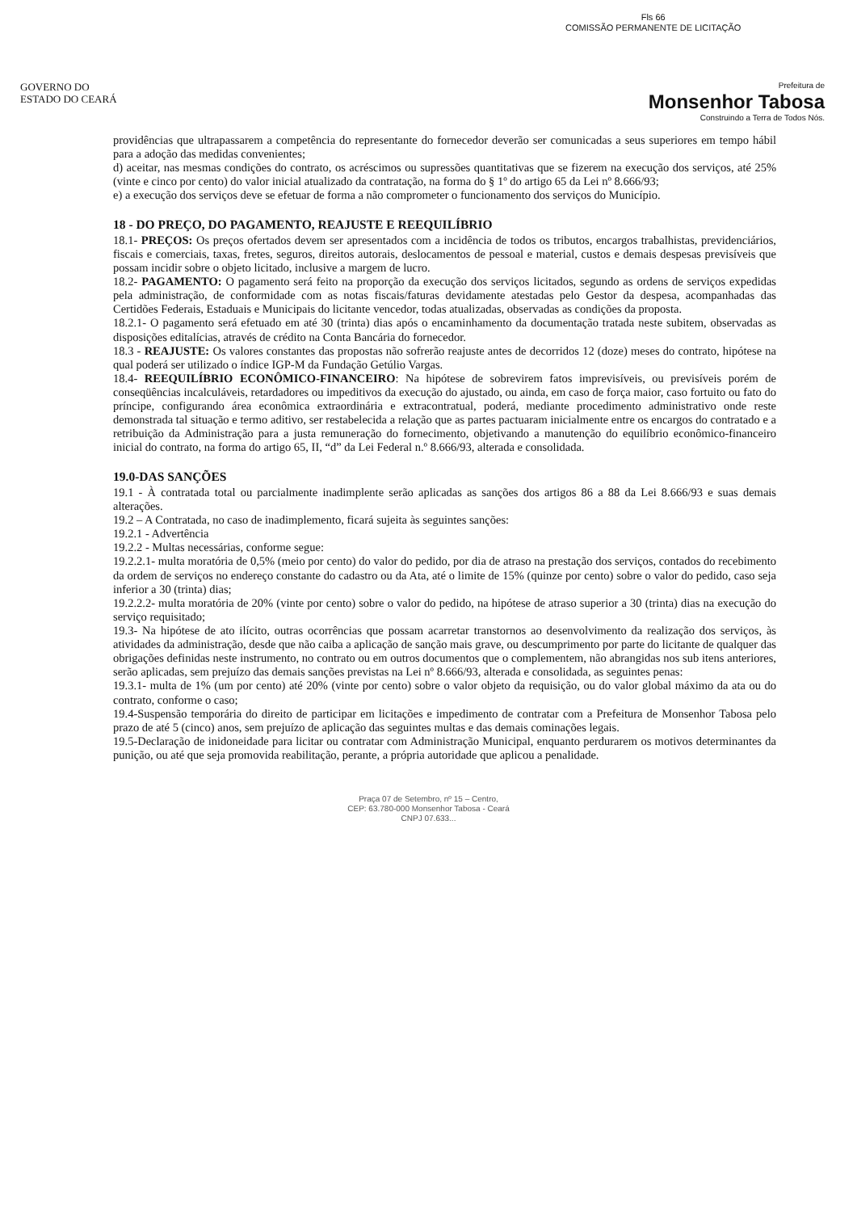Fls 66
COMISSÃO PERMANENTE DE LICITAÇÃO
GOVERNO DO
ESTADO DO CEARÁ
Prefeitura de
Monsenhor Tabosa
Construindo a Terra de Todos Nós.
providências que ultrapassarem a competência do representante do fornecedor deverão ser comunicadas a seus superiores em tempo hábil para a adoção das medidas convenientes;
d) aceitar, nas mesmas condições do contrato, os acréscimos ou supressões quantitativas que se fizerem na execução dos serviços, até 25% (vinte e cinco por cento) do valor inicial atualizado da contratação, na forma do § 1º do artigo 65 da Lei nº 8.666/93;
e) a execução dos serviços deve se efetuar de forma a não comprometer o funcionamento dos serviços do Município.
18 - DO PREÇO, DO PAGAMENTO, REAJUSTE E REEQUILÍBRIO
18.1- PREÇOS: Os preços ofertados devem ser apresentados com a incidência de todos os tributos, encargos trabalhistas, previdenciários, fiscais e comerciais, taxas, fretes, seguros, direitos autorais, deslocamentos de pessoal e material, custos e demais despesas previsíveis que possam incidir sobre o objeto licitado, inclusive a margem de lucro.
18.2- PAGAMENTO: O pagamento será feito na proporção da execução dos serviços licitados, segundo as ordens de serviços expedidas pela administração, de conformidade com as notas fiscais/faturas devidamente atestadas pelo Gestor da despesa, acompanhadas das Certidões Federais, Estaduais e Municipais do licitante vencedor, todas atualizadas, observadas as condições da proposta.
18.2.1- O pagamento será efetuado em até 30 (trinta) dias após o encaminhamento da documentação tratada neste subitem, observadas as disposições editalícias, através de crédito na Conta Bancária do fornecedor.
18.3 - REAJUSTE: Os valores constantes das propostas não sofrerão reajuste antes de decorridos 12 (doze) meses do contrato, hipótese na qual poderá ser utilizado o índice IGP-M da Fundação Getúlio Vargas.
18.4- REEQUILÍBRIO ECONÔMICO-FINANCEIRO: Na hipótese de sobrevirem fatos imprevisíveis, ou previsíveis porém de conseqüências incalculáveis, retardadores ou impeditivos da execução do ajustado, ou ainda, em caso de força maior, caso fortuito ou fato do príncipe, configurando área econômica extraordinária e extracontratual, poderá, mediante procedimento administrativo onde reste demonstrada tal situação e termo aditivo, ser restabelecida a relação que as partes pactuaram inicialmente entre os encargos do contratado e a retribuição da Administração para a justa remuneração do fornecimento, objetivando a manutenção do equilíbrio econômico-financeiro inicial do contrato, na forma do artigo 65, II, “d” da Lei Federal n.º 8.666/93, alterada e consolidada.
19.0-DAS SANÇÕES
19.1 - À contratada total ou parcialmente inadimplente serão aplicadas as sanções dos artigos 86 a 88 da Lei 8.666/93 e suas demais alterações.
19.2 – A Contratada, no caso de inadimplemento, ficará sujeita às seguintes sanções:
19.2.1 - Advertência
19.2.2 - Multas necessárias, conforme segue:
19.2.2.1- multa moratória de 0,5% (meio por cento) do valor do pedido, por dia de atraso na prestação dos serviços, contados do recebimento da ordem de serviços no endereço constante do cadastro ou da Ata, até o limite de 15% (quinze por cento) sobre o valor do pedido, caso seja inferior a 30 (trinta) dias;
19.2.2.2- multa moratória de 20% (vinte por cento) sobre o valor do pedido, na hipótese de atraso superior a 30 (trinta) dias na execução do serviço requisitado;
19.3- Na hipótese de ato ilícito, outras ocorrências que possam acarretar transtornos ao desenvolvimento da realização dos serviços, às atividades da administração, desde que não caiba a aplicação de sanção mais grave, ou descumprimento por parte do licitante de qualquer das obrigações definidas neste instrumento, no contrato ou em outros documentos que o complementem, não abrangidas nos sub itens anteriores, serão aplicadas, sem prejuízo das demais sanções previstas na Lei nº 8.666/93, alterada e consolidada, as seguintes penas:
19.3.1- multa de 1% (um por cento) até 20% (vinte por cento) sobre o valor objeto da requisição, ou do valor global máximo da ata ou do contrato, conforme o caso;
19.4-Suspensão temporária do direito de participar em licitações e impedimento de contratar com a Prefeitura de Monsenhor Tabosa pelo prazo de até 5 (cinco) anos, sem prejuízo de aplicação das seguintes multas e das demais cominações legais.
19.5-Declaração de inidoneidade para licitar ou contratar com Administração Municipal, enquanto perdurarem os motivos determinantes da punição, ou até que seja promovida reabilitação, perante, a própria autoridade que aplicou a penalidade.
Praça 07 de Setembro, nº 15 – Centro,
CEP: 63.780-000 Monsenhor Tabosa - Ceará
CNPJ 07.633...